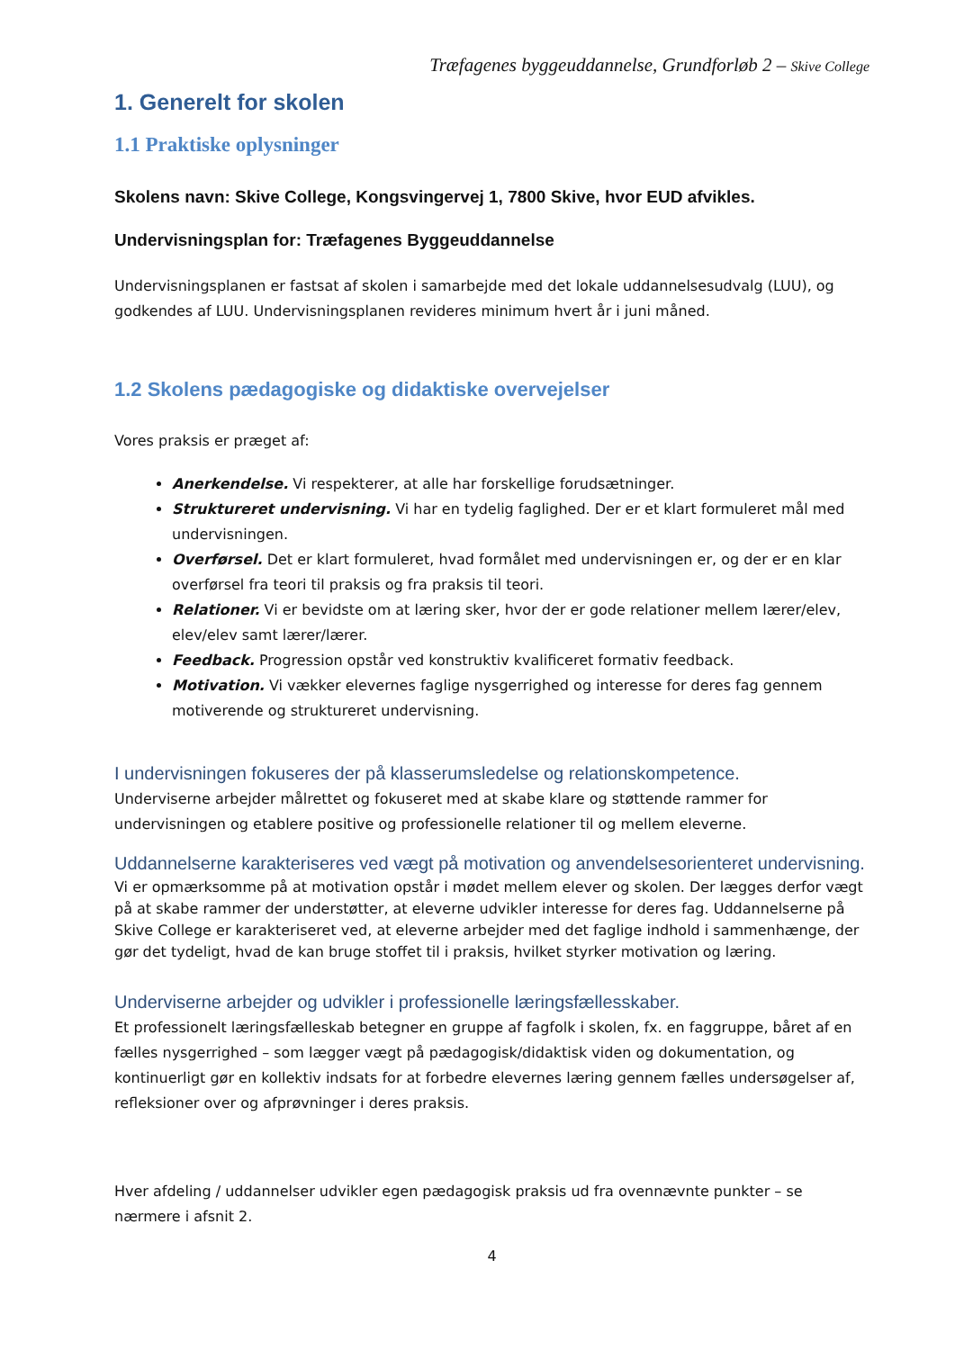Træfagenes byggeuddannelse, Grundforløb 2 – Skive College
1. Generelt for skolen
1.1 Praktiske oplysninger
Skolens navn: Skive College, Kongsvingervej 1, 7800 Skive, hvor EUD afvikles.
Undervisningsplan for: Træfagenes Byggeuddannelse
Undervisningsplanen er fastsat af skolen i samarbejde med det lokale uddannelsesudvalg (LUU), og godkendes af LUU. Undervisningsplanen revideres minimum hvert år i juni måned.
1.2 Skolens pædagogiske og didaktiske overvejelser
Vores praksis er præget af:
Anerkendelse. Vi respekterer, at alle har forskellige forudsætninger.
Struktureret undervisning. Vi har en tydelig faglighed. Der er et klart formuleret mål med undervisningen.
Overførsel. Det er klart formuleret, hvad formålet med undervisningen er, og der er en klar overførsel fra teori til praksis og fra praksis til teori.
Relationer. Vi er bevidste om at læring sker, hvor der er gode relationer mellem lærer/elev, elev/elev samt lærer/lærer.
Feedback. Progression opstår ved konstruktiv kvalificeret formativ feedback.
Motivation. Vi vækker elevernes faglige nysgerrighed og interesse for deres fag gennem motiverende og struktureret undervisning.
I undervisningen fokuseres der på klasserumsledelse og relationskompetence.
Underviserne arbejder målrettet og fokuseret med at skabe klare og støttende rammer for undervisningen og etablere positive og professionelle relationer til og mellem eleverne.
Uddannelserne karakteriseres ved vægt på motivation og anvendelsesorienteret undervisning.
Vi er opmærksomme på at motivation opstår i mødet mellem elever og skolen. Der lægges derfor vægt på at skabe rammer der understøtter, at eleverne udvikler interesse for deres fag. Uddannelserne på Skive College er karakteriseret ved, at eleverne arbejder med det faglige indhold i sammenhænge, der gør det tydeligt, hvad de kan bruge stoffet til i praksis, hvilket styrker motivation og læring.
Underviserne arbejder og udvikler i professionelle læringsfællesskaber.
Et professionelt læringsfælleskab betegner en gruppe af fagfolk i skolen, fx. en faggruppe, båret af en fælles nysgerrighed – som lægger vægt på pædagogisk/didaktisk viden og dokumentation, og kontinuerligt gør en kollektiv indsats for at forbedre elevernes læring gennem fælles undersøgelser af, refleksioner over og afprøvninger i deres praksis.
Hver afdeling / uddannelser udvikler egen pædagogisk praksis ud fra ovennævnte punkter – se nærmere i afsnit 2.
4